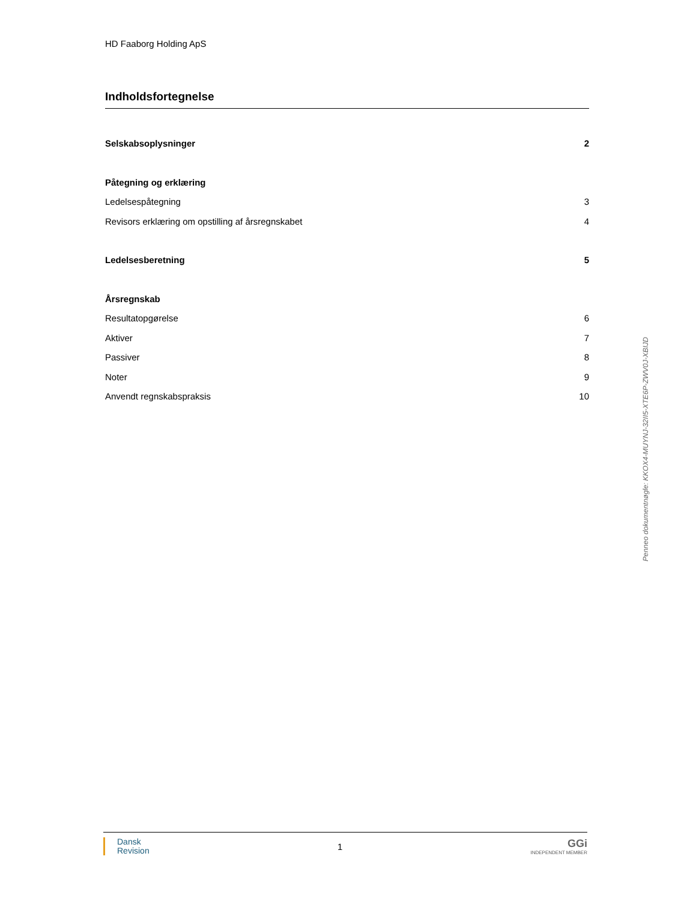HD Faaborg Holding ApS
Indholdsfortegnelse
Selskabsoplysninger 2
Påtegning og erklæring
Ledelsespåtegning 3
Revisors erklæring om opstilling af årsregnskabet 4
Ledelsesberetning 5
Årsregnskab
Resultatopgørelse 6
Aktiver 7
Passiver 8
Noter 9
Anvendt regnskabspraksis 10
Penneo dokumentnøgle: KKOX4-MUYNJ-32II5-XTE6P-ZWV0J-XBIJD
Dansk
Revision
1
GGi
INDEPENDENT MEMBER